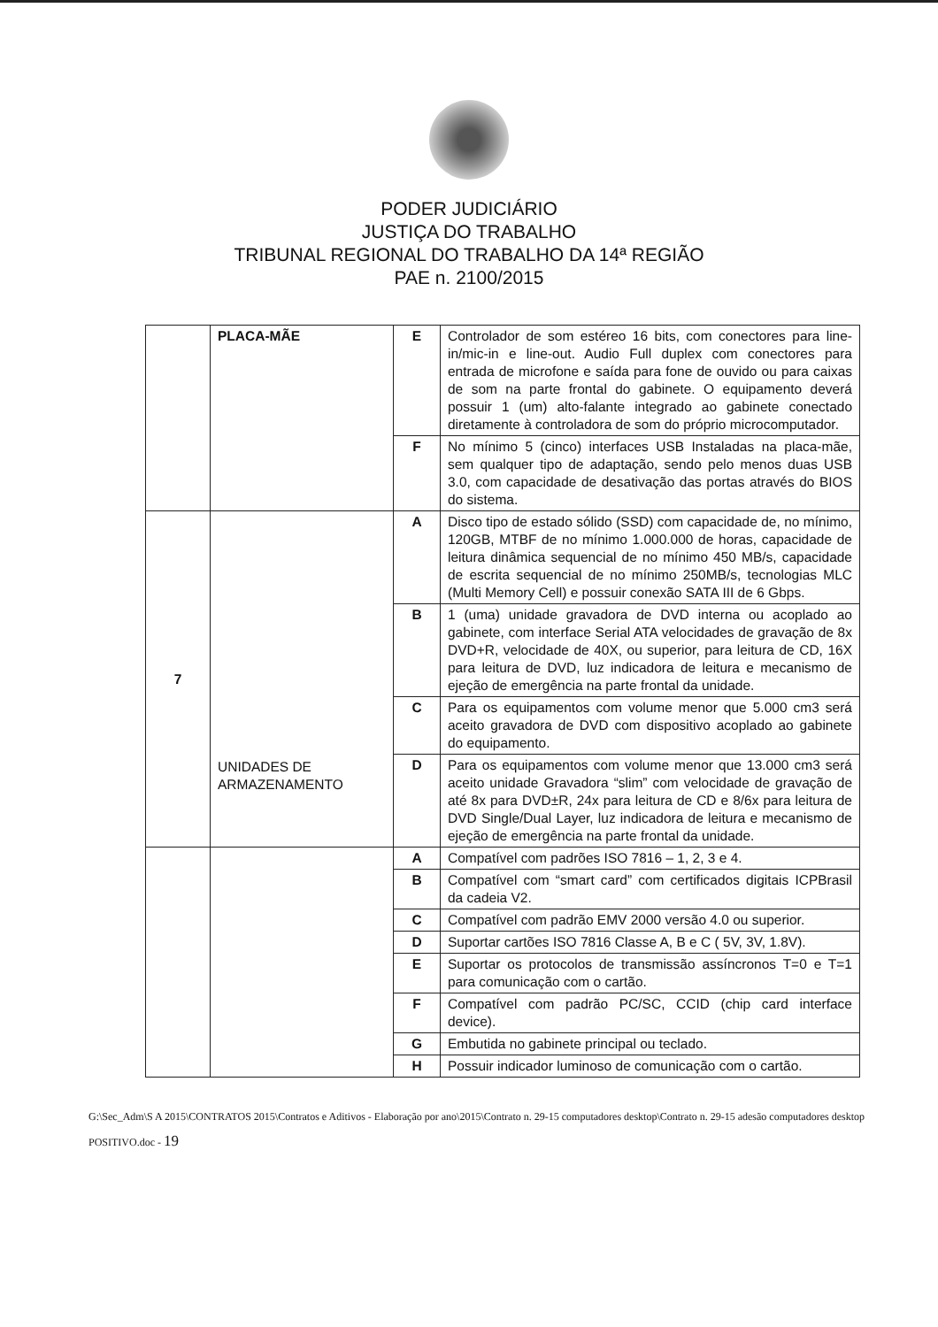PODER JUDICIÁRIO
JUSTIÇA DO TRABALHO
TRIBUNAL REGIONAL DO TRABALHO DA 14ª REGIÃO
PAE n. 2100/2015
| | PLACA-MÃE | E | Controlador de som estéreo 16 bits, com conectores para line-in/mic-in e line-out. Audio Full duplex com conectores para entrada de microfone e saída para fone de ouvido ou para caixas de som na parte frontal do gabinete. O equipamento deverá possuir 1 (um) alto-falante integrado ao gabinete conectado diretamente à controladora de som do próprio microcomputador. |
| | | F | No mínimo 5 (cinco) interfaces USB Instaladas na placa-mãe, sem qualquer tipo de adaptação, sendo pelo menos duas USB 3.0, com capacidade de desativação das portas através do BIOS do sistema. |
| 7 | UNIDADES DE ARMAZENAMENTO | A | Disco tipo de estado sólido (SSD) com capacidade de, no mínimo, 120GB, MTBF de no mínimo 1.000.000 de horas, capacidade de leitura dinâmica sequencial de no mínimo 450 MB/s, capacidade de escrita sequencial de no mínimo 250MB/s, tecnologias MLC (Multi Memory Cell) e possuir conexão SATA III de 6 Gbps. |
| | | B | 1 (uma) unidade gravadora de DVD interna ou acoplado ao gabinete, com interface Serial ATA velocidades de gravação de 8x DVD+R, velocidade de 40X, ou superior, para leitura de CD, 16X para leitura de DVD, luz indicadora de leitura e mecanismo de ejeção de emergência na parte frontal da unidade. |
| | | C | Para os equipamentos com volume menor que 5.000 cm3 será aceito gravadora de DVD com dispositivo acoplado ao gabinete do equipamento. |
| | | D | Para os equipamentos com volume menor que 13.000 cm3 será aceito unidade Gravadora “slim” com velocidade de gravação de até 8x para DVD±R, 24x para leitura de CD e 8/6x para leitura de DVD Single/Dual Layer, luz indicadora de leitura e mecanismo de ejeção de emergência na parte frontal da unidade. |
| | | A | Compatível com padrões ISO 7816 – 1, 2, 3 e 4. |
| | | B | Compatível com “smart card” com certificados digitais ICPBrasil da cadeia V2. |
| | | C | Compatível com padrão EMV 2000 versão 4.0 ou superior. |
| | | D | Suportar cartões ISO 7816 Classe A, B e C ( 5V, 3V, 1.8V). |
| | | E | Suportar os protocolos de transmissão assíncronos T=0 e T=1 para comunicação com o cartão. |
| | | F | Compatível com padrão PC/SC, CCID (chip card interface device). |
| | | G | Embutida no gabinete principal ou teclado. |
| | | H | Possuir indicador luminoso de comunicação com o cartão. |
G:\Sec_Adm\S A 2015\CONTRATOS 2015\Contratos e Aditivos - Elaboração por ano\2015\Contrato n. 29-15 computadores desktop\Contrato n. 29-15 adesão computadores desktop POSITIVO.doc - 19